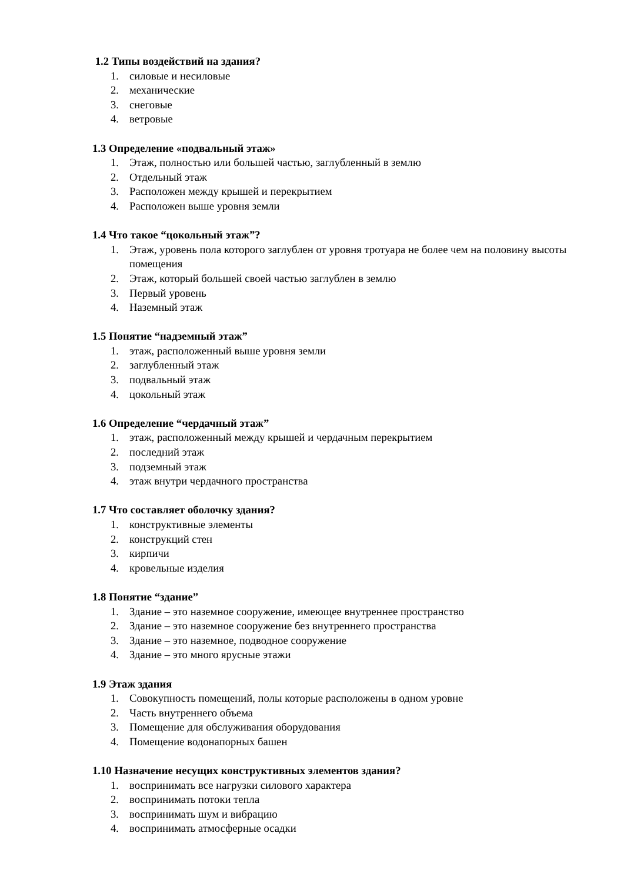1.2 Типы воздействий на здания?
1. силовые и несиловые
2. механические
3. снеговые
4. ветровые
1.3 Определение «подвальный этаж»
1. Этаж, полностью или большей частью, заглубленный в землю
2. Отдельный этаж
3. Расположен между крышей и перекрытием
4. Расположен выше уровня земли
1.4 Что такое “цокольный этаж”?
1. Этаж, уровень пола которого заглублен от уровня тротуара не более чем на половину высоты помещения
2. Этаж, который большей своей частью заглублен в землю
3. Первый уровень
4. Наземный этаж
1.5 Понятие “надземный этаж”
1. этаж, расположенный выше уровня земли
2. заглубленный этаж
3. подвальный этаж
4. цокольный этаж
1.6 Определение “чердачный этаж”
1. этаж, расположенный между крышей и чердачным перекрытием
2. последний этаж
3. подземный этаж
4. этаж внутри чердачного пространства
1.7 Что составляет оболочку здания?
1. конструктивные элементы
2. конструкций стен
3. кирпичи
4. кровельные изделия
1.8 Понятие “здание”
1. Здание – это наземное сооружение, имеющее внутреннее пространство
2. Здание – это наземное сооружение без внутреннего пространства
3. Здание – это наземное, подводное сооружение
4. Здание – это много ярусные этажи
1.9 Этаж здания
1. Совокупность помещений, полы которые расположены в одном уровне
2. Часть внутреннего объема
3. Помещение для обслуживания оборудования
4. Помещение водонапорных башен
1.10 Назначение несущих конструктивных элементов здания?
1. воспринимать все нагрузки силового характера
2. воспринимать потоки тепла
3. воспринимать шум и вибрацию
4. воспринимать атмосферные осадки